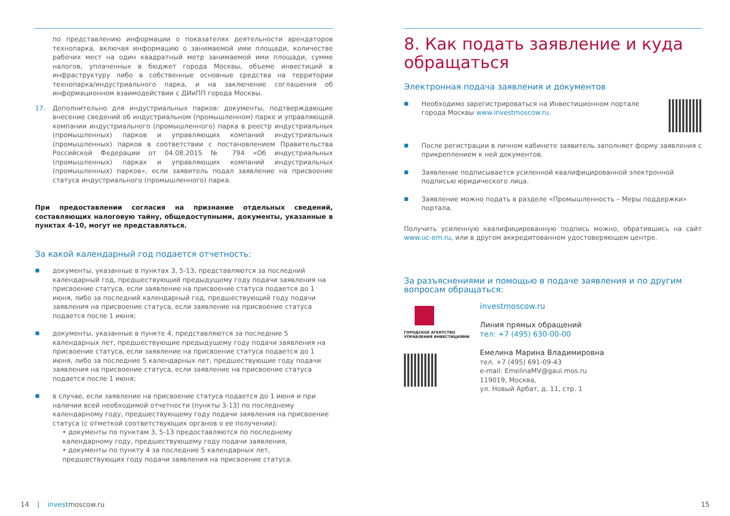по представлению информации о показателях деятельности арендаторов технопарка, включая информацию о занимаемой ими площади, количестве рабочих мест на один квадратный метр занимаемой ими площади, сумме налогов, уплаченных в бюджет города Москвы, объеме инвестиций в инфраструктуру либо в собственные основные средства на территории технопарка/индустриального парка, и на заключение соглашения об информационном взаимодействии с ДИиПП города Москвы.
17. Дополнительно для индустриальных парков: документы, подтверждающие внесение сведений об индустриальном (промышленном) парке и управляющей компании индустриального (промышленного) парка в реестр индустриальных (промышленных) парков и управляющих компаний индустриальных (промышленных) парков в соответствии с постановлением Правительства Российской Федерации от 04.08.2015 № 794 «Об индустриальных (промышленных) парках и управляющих компаний индустриальных (промышленных) парков», если заявитель подал заявление на присвоение статуса индустриального (промышленного) парка.
При предоставлении согласия на признание отдельных сведений, составляющих налоговую тайну, общедоступными, документы, указанные в пунктах 4-10, могут не представляться.
За какой календарный год подается отчетность:
■
документы, указанные в пунктах 3, 5-13, представляются за последний календарный год, предшествующий предыдущему году подачи заявления на присвоение статуса, если заявление на присвоение статуса подается до 1 июня, либо за последний календарный год, предшествующий году подачи заявления на присвоение статуса, если заявление на присвоение статуса подается после 1 июня;
■
документы, указанные в пункте 4, представляются за последние 5 календарных лет, предшествующие предыдущему году подачи заявления на присвоение статуса, если заявление на присвоение статуса подается до 1 июня, либо за последние 5 календарных лет, предшествующие году подачи заявления на присвоение статуса, если заявление на присвоение статуса подается после 1 июня;
■
в случае, если заявление на присвоение статуса подается до 1 июня и при наличии всей необходимой отчетности (пункты 3-13) по последнему календарному году, предшествующему году подачи заявления на присвоение статуса (с отметкой соответствующих органов о ее получении):
• документы по пунктам 3, 5-13 предоставляются по последнему календарному году, предшествующему году подачи заявления,
• документы по пункту 4 за последние 5 календарных лет, предшествующих году подачи заявления на присвоение статуса.
8. Как подать заявление и куда обращаться
Электронная подача заявления и документов
■
Необходимо зарегистрироваться на Инвестиционном портале города Москвы www.investmoscow.ru.
■
После регистрации в личном кабинете заявитель заполняет форму заявления с прикреплением к ней документов.
■
Заявление подписывается усиленной квалифицированной электронной подписью юридического лица.
■
Заявление можно подать в разделе «Промышленность – Меры поддержки» портала.
Получить усиленную квалифицированную подпись можно, обратившись на сайт www.uc-em.ru, или в другом аккредитованном удостоверяющем центре.
За разъяснениями и помощью в подаче заявления и по другим вопросам обращаться:
ГОРОДСКОЕ АГЕНТСТВО
УПРАВЛЕНИЯ ИНВЕСТИЦИЯМИ
investmoscow.ru
Линия прямых обращений
тел: +7 (495) 630-00-00
Емелина Марина Владимировна
тел. +7 (495) 691-09-43
e-mail: EmelinaMV@gaui.mos.ru
119019, Москва,
ул. Новый Арбат, д. 11, стр. 1
14 | investmoscow.ru 15